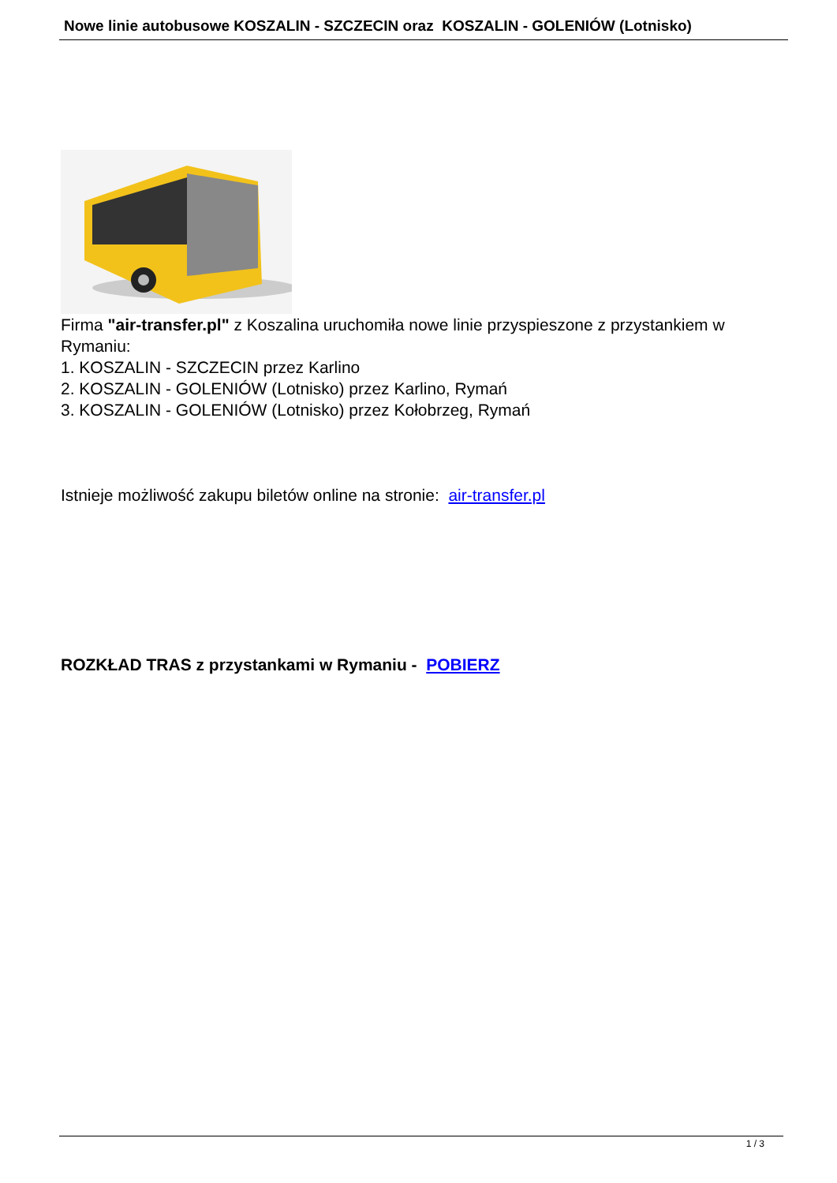Nowe linie autobusowe KOSZALIN - SZCZECIN oraz KOSZALIN - GOLENIÓW (Lotnisko)
Firma "air-transfer.pl" z Koszalina uruchomiła nowe linie przyspieszone z przystankiem w Rymaniu:
1. KOSZALIN - SZCZECIN przez Karlino
2. KOSZALIN - GOLENIÓW (Lotnisko) przez Karlino, Rymań
3. KOSZALIN - GOLENIÓW (Lotnisko) przez Kołobrzeg, Rymań
Istnieje możliwość zakupu biletów online na stronie: air-transfer.pl
ROZKŁAD TRAS z przystankami w Rymaniu - POBIERZ
1 / 3